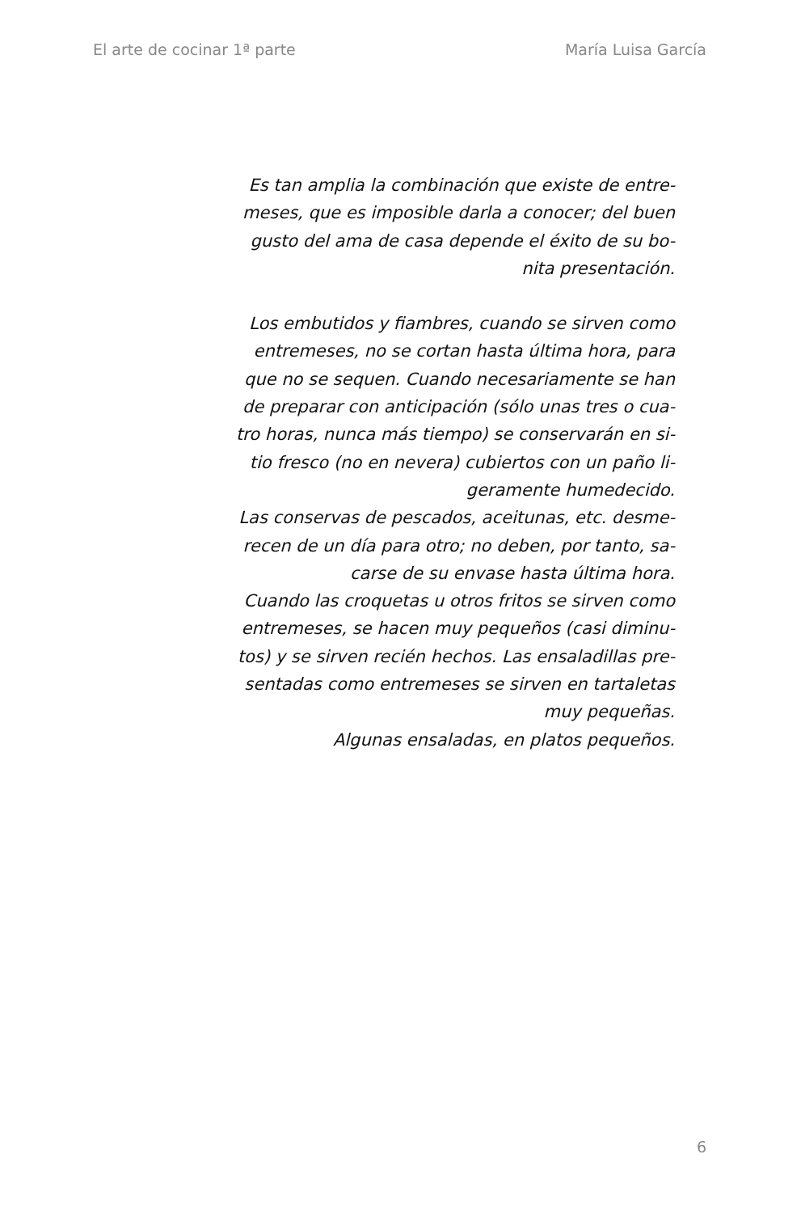El arte de cocinar 1ª parte María Luisa García
Es tan amplia la combinación que existe de entre-
meses, que es imposible darla a conocer; del buen
gusto del ama de casa depende el éxito de su bo-
nita presentación.
Los embutidos y fiambres, cuando se sirven como
entremeses, no se cortan hasta última hora, para
que no se sequen. Cuando necesariamente se han
de preparar con anticipación (sólo unas tres o cua-
tro horas, nunca más tiempo) se conservarán en si-
tio fresco (no en nevera) cubiertos con un paño li-
geramente humedecido.
Las conservas de pescados, aceitunas, etc. desme-
recen de un día para otro; no deben, por tanto, sa-
carse de su envase hasta última hora.
Cuando las croquetas u otros fritos se sirven como
entremeses, se hacen muy pequeños (casi diminu-
tos) y se sirven recién hechos. Las ensaladillas pre-
sentadas como entremeses se sirven en tartaletas
muy pequeñas.
Algunas ensaladas, en platos pequeños.
6